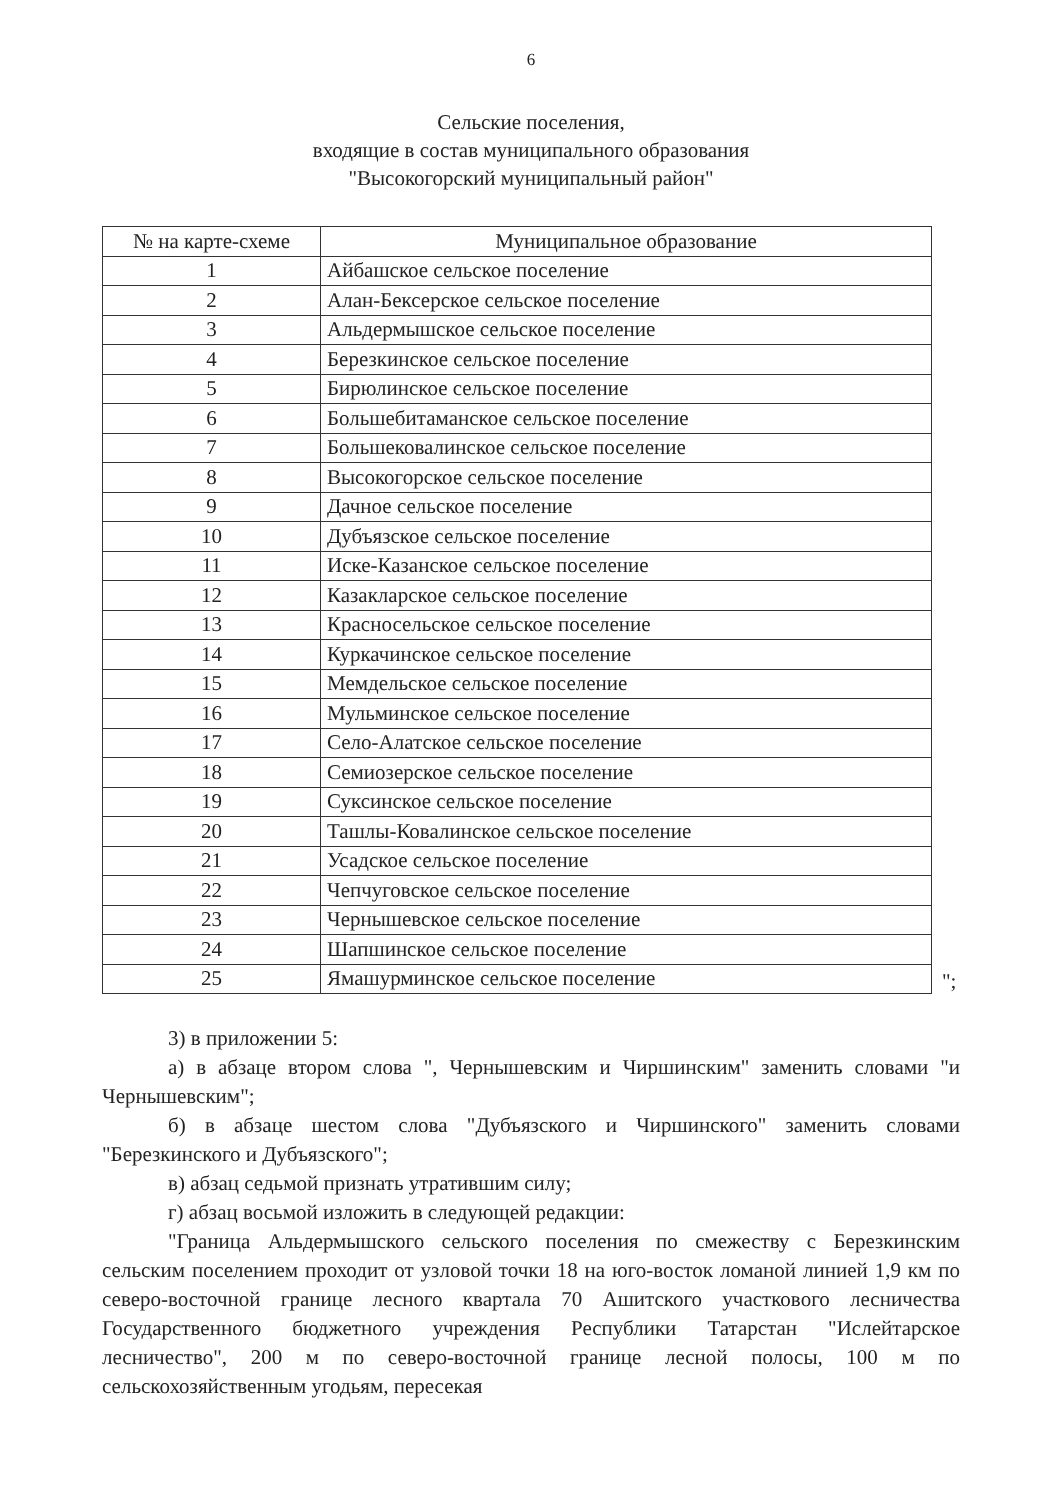6
Сельские поселения,
входящие в состав муниципального образования
"Высокогорский муниципальный район"
| № на карте-схеме | Муниципальное образование |
| --- | --- |
| 1 | Айбашское сельское поселение |
| 2 | Алан-Бексерское сельское поселение |
| 3 | Альдермышское сельское поселение |
| 4 | Березкинское сельское поселение |
| 5 | Бирюлинское сельское поселение |
| 6 | Большебитаманское сельское поселение |
| 7 | Большековалинское сельское поселение |
| 8 | Высокогорское сельское поселение |
| 9 | Дачное сельское поселение |
| 10 | Дубъязское сельское поселение |
| 11 | Иске-Казанское сельское поселение |
| 12 | Казакларское сельское поселение |
| 13 | Красносельское сельское поселение |
| 14 | Куркачинское сельское поселение |
| 15 | Мемдельское сельское поселение |
| 16 | Мульминское сельское поселение |
| 17 | Село-Алатское сельское поселение |
| 18 | Семиозерское сельское поселение |
| 19 | Суксинское сельское поселение |
| 20 | Ташлы-Ковалинское сельское поселение |
| 21 | Усадское сельское поселение |
| 22 | Чепчуговское сельское поселение |
| 23 | Чернышевское сельское поселение |
| 24 | Шапшинское сельское поселение |
| 25 | Ямашурминское сельское поселение |
";
3) в приложении 5:
а) в абзаце втором слова ", Чернышевским и Чиршинским" заменить словами "и Чернышевским";
б) в абзаце шестом слова "Дубъязского и Чиршинского" заменить словами "Березкинского и Дубъязского";
в) абзац седьмой признать утратившим силу;
г) абзац восьмой изложить в следующей редакции:
"Граница Альдермышского сельского поселения по смежеству с Березкинским сельским поселением проходит от узловой точки 18 на юго-восток ломаной линией 1,9 км по северо-восточной границе лесного квартала 70 Ашитского участкового лесничества Государственного бюджетного учреждения Республики Татарстан "Ислейтарское лесничество", 200 м по северо-восточной границе лесной полосы, 100 м по сельскохозяйственным угодьям, пересекая